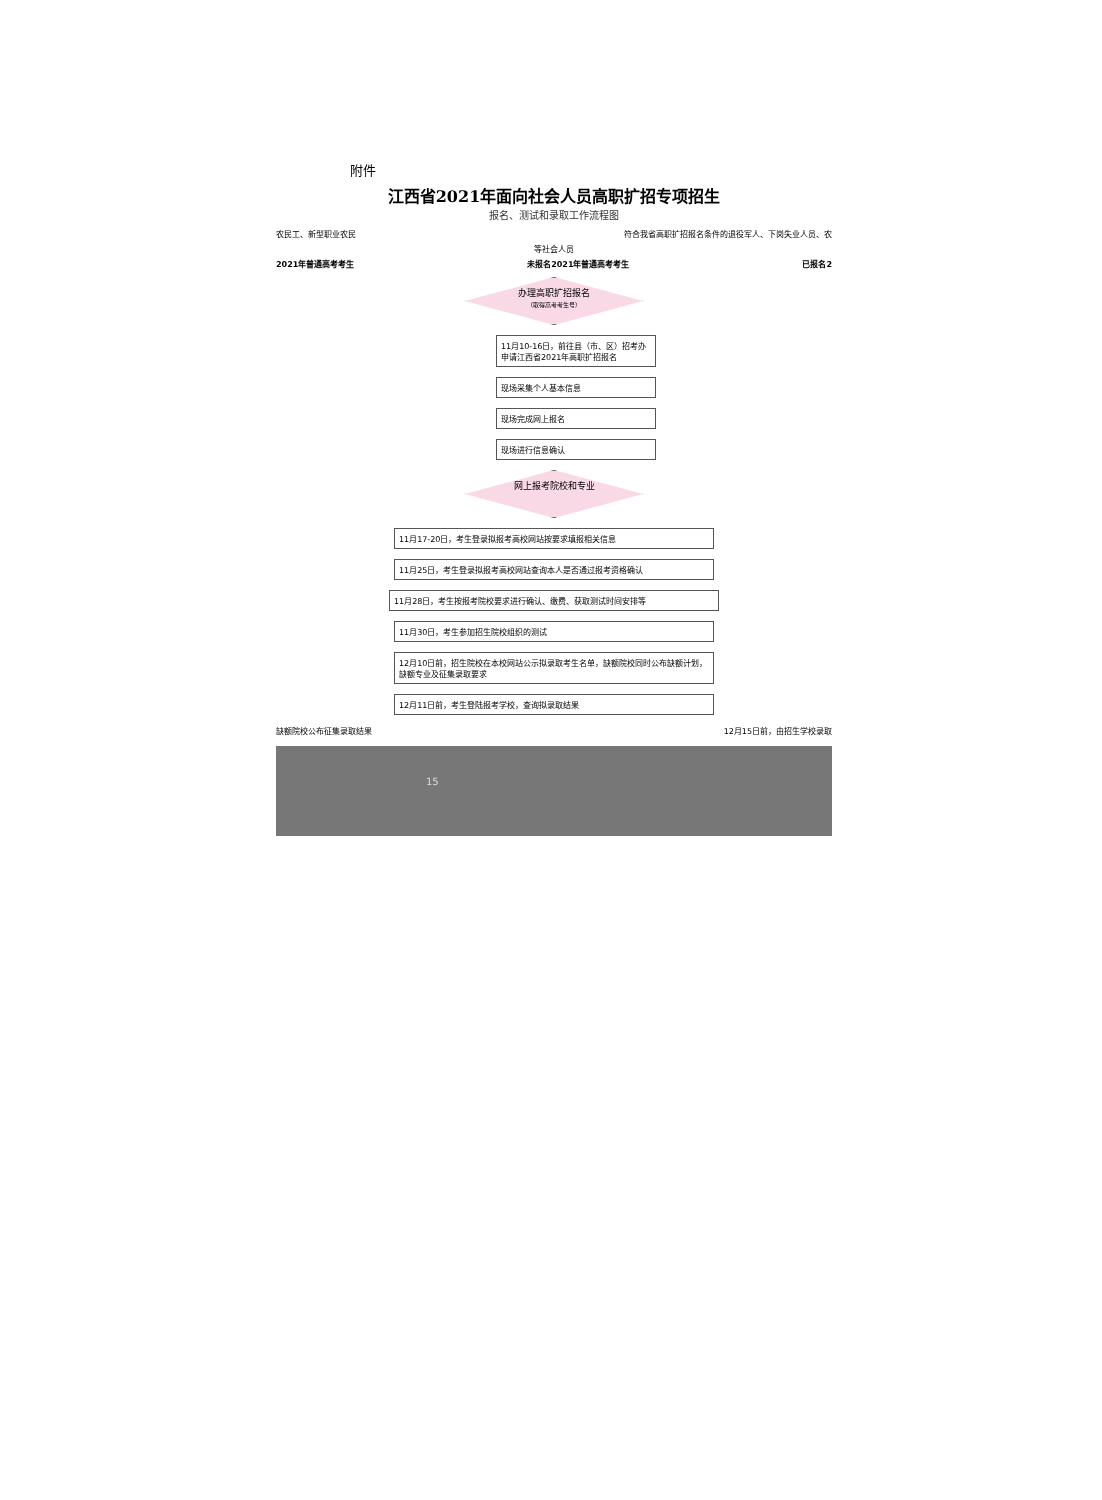附件
江西省2021年面向社会人员高职扩招专项招生
报名、测试和录取工作流程图
农民工、新型职业农民 符合我省高职扩招报名条件的退役军人、下岗失业人员、农
等社会人员
2021年普通高考考生 未报名2021年普通高考考生 已报名2
办理高职扩招报名
（取得高考考生号）
11月10-16日，前往县（市、区）招考办申请江西省2021年高职扩招报名
现场采集个人基本信息
现场完成网上报名
现场进行信息确认
网上报考院校和专业
11月17-20日，考生登录拟报考高校网站按要求填报相关信息
11月25日，考生登录拟报考高校网站查询本人是否通过报考资格确认
11月28日，考生按报考院校要求进行确认、缴费、获取测试时间安排等
11月30日，考生参加招生院校组织的测试
12月10日前，招生院校在本校网站公示拟录取考生名单，缺额院校同时公布缺额计划，缺额专业及征集录取要求
12月11日前，考生登陆报考学校，查询拟录取结果
缺额院校公布征集录取结果 12月15日前，由招生学校录取
15